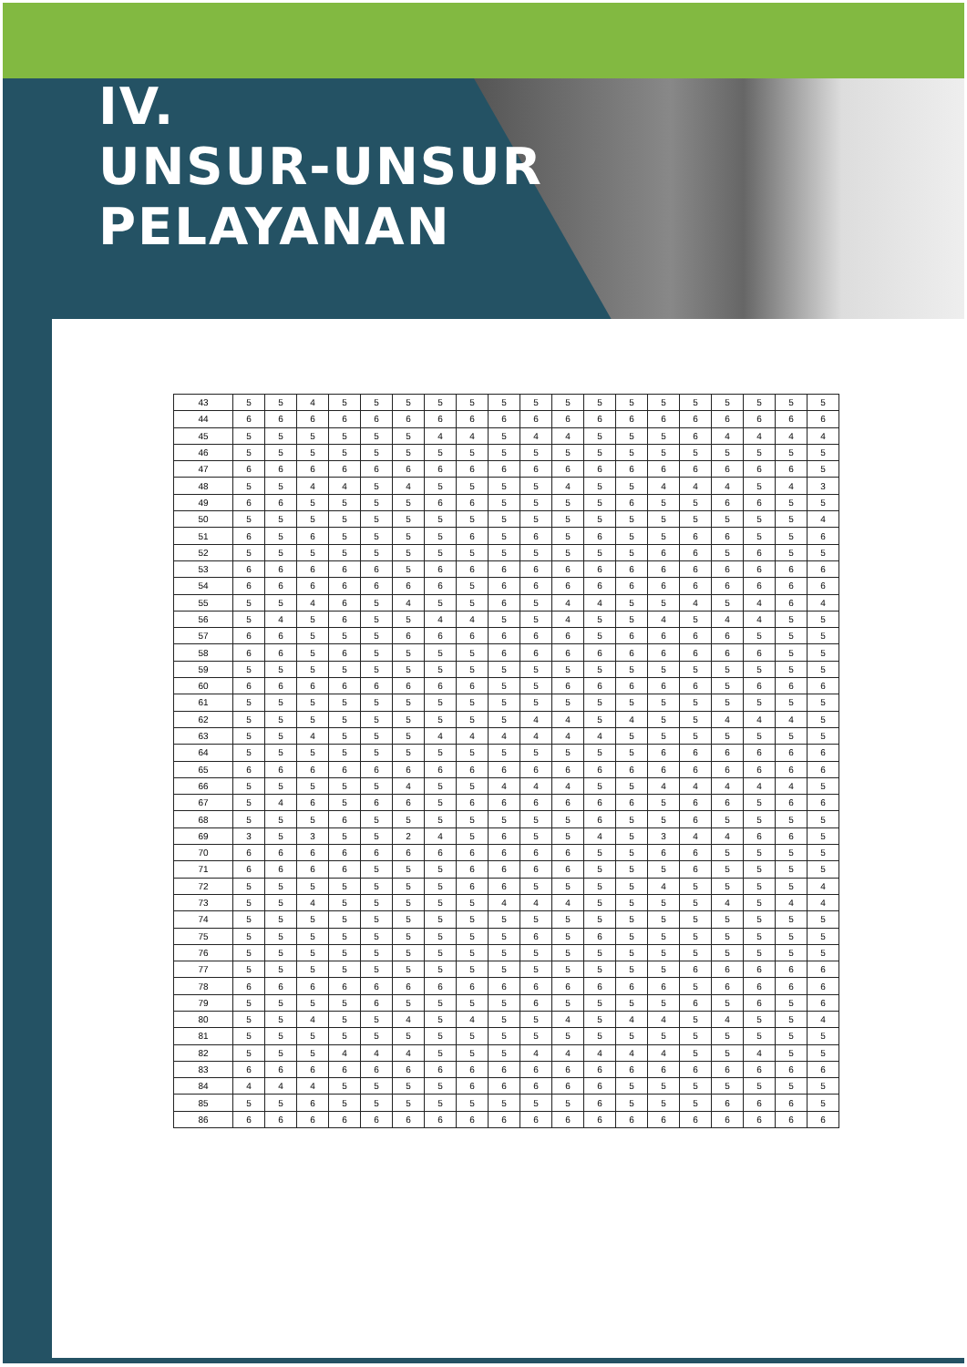IV.
UNSUR-UNSUR
PELAYANAN
| 43 | 5 | 5 | 4 | 5 | 5 | 5 | 5 | 5 | 5 | 5 | 5 | 5 | 5 | 5 | 5 | 5 | 5 | 5 | 5 |
| 44 | 6 | 6 | 6 | 6 | 6 | 6 | 6 | 6 | 6 | 6 | 6 | 6 | 6 | 6 | 6 | 6 | 6 | 6 | 6 |
| 45 | 5 | 5 | 5 | 5 | 5 | 5 | 4 | 4 | 5 | 4 | 4 | 5 | 5 | 5 | 6 | 4 | 4 | 4 | 4 |
| 46 | 5 | 5 | 5 | 5 | 5 | 5 | 5 | 5 | 5 | 5 | 5 | 5 | 5 | 5 | 5 | 5 | 5 | 5 | 5 |
| 47 | 6 | 6 | 6 | 6 | 6 | 6 | 6 | 6 | 6 | 6 | 6 | 6 | 6 | 6 | 6 | 6 | 6 | 6 | 5 |
| 48 | 5 | 5 | 4 | 4 | 5 | 4 | 5 | 5 | 5 | 5 | 4 | 5 | 5 | 4 | 4 | 4 | 5 | 4 | 3 |
| 49 | 6 | 6 | 5 | 5 | 5 | 5 | 6 | 6 | 5 | 5 | 5 | 5 | 6 | 5 | 5 | 6 | 6 | 5 | 5 |
| 50 | 5 | 5 | 5 | 5 | 5 | 5 | 5 | 5 | 5 | 5 | 5 | 5 | 5 | 5 | 5 | 5 | 5 | 5 | 4 |
| 51 | 6 | 5 | 6 | 5 | 5 | 5 | 5 | 6 | 5 | 6 | 5 | 6 | 5 | 5 | 6 | 6 | 5 | 5 | 6 |
| 52 | 5 | 5 | 5 | 5 | 5 | 5 | 5 | 5 | 5 | 5 | 5 | 5 | 5 | 6 | 6 | 5 | 6 | 5 | 5 |
| 53 | 6 | 6 | 6 | 6 | 6 | 5 | 6 | 6 | 6 | 6 | 6 | 6 | 6 | 6 | 6 | 6 | 6 | 6 | 6 |
| 54 | 6 | 6 | 6 | 6 | 6 | 6 | 6 | 5 | 6 | 6 | 6 | 6 | 6 | 6 | 6 | 6 | 6 | 6 | 6 |
| 55 | 5 | 5 | 4 | 6 | 5 | 4 | 5 | 5 | 6 | 5 | 4 | 4 | 5 | 5 | 4 | 5 | 4 | 6 | 4 |
| 56 | 5 | 4 | 5 | 6 | 5 | 5 | 4 | 4 | 5 | 5 | 4 | 5 | 5 | 4 | 5 | 4 | 4 | 5 | 5 |
| 57 | 6 | 6 | 5 | 5 | 5 | 6 | 6 | 6 | 6 | 6 | 6 | 5 | 6 | 6 | 6 | 6 | 5 | 5 | 5 |
| 58 | 6 | 6 | 5 | 6 | 5 | 5 | 5 | 5 | 6 | 6 | 6 | 6 | 6 | 6 | 6 | 6 | 6 | 5 | 5 |
| 59 | 5 | 5 | 5 | 5 | 5 | 5 | 5 | 5 | 5 | 5 | 5 | 5 | 5 | 5 | 5 | 5 | 5 | 5 | 5 |
| 60 | 6 | 6 | 6 | 6 | 6 | 6 | 6 | 6 | 5 | 5 | 6 | 6 | 6 | 6 | 6 | 5 | 6 | 6 | 6 |
| 61 | 5 | 5 | 5 | 5 | 5 | 5 | 5 | 5 | 5 | 5 | 5 | 5 | 5 | 5 | 5 | 5 | 5 | 5 | 5 |
| 62 | 5 | 5 | 5 | 5 | 5 | 5 | 5 | 5 | 5 | 4 | 4 | 5 | 4 | 5 | 5 | 4 | 4 | 4 | 5 |
| 63 | 5 | 5 | 4 | 5 | 5 | 5 | 4 | 4 | 4 | 4 | 4 | 4 | 5 | 5 | 5 | 5 | 5 | 5 | 5 |
| 64 | 5 | 5 | 5 | 5 | 5 | 5 | 5 | 5 | 5 | 5 | 5 | 5 | 5 | 6 | 6 | 6 | 6 | 6 | 6 |
| 65 | 6 | 6 | 6 | 6 | 6 | 6 | 6 | 6 | 6 | 6 | 6 | 6 | 6 | 6 | 6 | 6 | 6 | 6 | 6 |
| 66 | 5 | 5 | 5 | 5 | 5 | 4 | 5 | 5 | 4 | 4 | 4 | 5 | 5 | 4 | 4 | 4 | 4 | 4 | 5 |
| 67 | 5 | 4 | 6 | 5 | 6 | 6 | 5 | 6 | 6 | 6 | 6 | 6 | 6 | 5 | 6 | 6 | 5 | 6 | 6 |
| 68 | 5 | 5 | 5 | 6 | 5 | 5 | 5 | 5 | 5 | 5 | 5 | 6 | 5 | 5 | 6 | 5 | 5 | 5 | 5 |
| 69 | 3 | 5 | 3 | 5 | 5 | 2 | 4 | 5 | 6 | 5 | 5 | 4 | 5 | 3 | 4 | 4 | 6 | 6 | 5 |
| 70 | 6 | 6 | 6 | 6 | 6 | 6 | 6 | 6 | 6 | 6 | 6 | 5 | 5 | 6 | 6 | 5 | 5 | 5 | 5 |
| 71 | 6 | 6 | 6 | 6 | 5 | 5 | 5 | 6 | 6 | 6 | 6 | 5 | 5 | 5 | 6 | 5 | 5 | 5 | 5 |
| 72 | 5 | 5 | 5 | 5 | 5 | 5 | 5 | 6 | 6 | 5 | 5 | 5 | 5 | 4 | 5 | 5 | 5 | 5 | 4 |
| 73 | 5 | 5 | 4 | 5 | 5 | 5 | 5 | 5 | 4 | 4 | 4 | 5 | 5 | 5 | 5 | 4 | 5 | 4 | 4 |
| 74 | 5 | 5 | 5 | 5 | 5 | 5 | 5 | 5 | 5 | 5 | 5 | 5 | 5 | 5 | 5 | 5 | 5 | 5 | 5 |
| 75 | 5 | 5 | 5 | 5 | 5 | 5 | 5 | 5 | 5 | 6 | 5 | 6 | 5 | 5 | 5 | 5 | 5 | 5 | 5 |
| 76 | 5 | 5 | 5 | 5 | 5 | 5 | 5 | 5 | 5 | 5 | 5 | 5 | 5 | 5 | 5 | 5 | 5 | 5 | 5 |
| 77 | 5 | 5 | 5 | 5 | 5 | 5 | 5 | 5 | 5 | 5 | 5 | 5 | 5 | 5 | 6 | 6 | 6 | 6 | 6 |
| 78 | 6 | 6 | 6 | 6 | 6 | 6 | 6 | 6 | 6 | 6 | 6 | 6 | 6 | 6 | 5 | 6 | 6 | 6 | 6 |
| 79 | 5 | 5 | 5 | 5 | 6 | 5 | 5 | 5 | 5 | 6 | 5 | 5 | 5 | 5 | 6 | 5 | 6 | 5 | 6 |
| 80 | 5 | 5 | 4 | 5 | 5 | 4 | 5 | 4 | 5 | 5 | 4 | 5 | 4 | 4 | 5 | 4 | 5 | 5 | 4 |
| 81 | 5 | 5 | 5 | 5 | 5 | 5 | 5 | 5 | 5 | 5 | 5 | 5 | 5 | 5 | 5 | 5 | 5 | 5 | 5 |
| 82 | 5 | 5 | 5 | 4 | 4 | 4 | 5 | 5 | 5 | 4 | 4 | 4 | 4 | 4 | 5 | 5 | 4 | 5 | 5 |
| 83 | 6 | 6 | 6 | 6 | 6 | 6 | 6 | 6 | 6 | 6 | 6 | 6 | 6 | 6 | 6 | 6 | 6 | 6 | 6 |
| 84 | 4 | 4 | 4 | 5 | 5 | 5 | 5 | 6 | 6 | 6 | 6 | 6 | 5 | 5 | 5 | 5 | 5 | 5 | 5 |
| 85 | 5 | 5 | 6 | 5 | 5 | 5 | 5 | 5 | 5 | 5 | 5 | 6 | 5 | 5 | 5 | 6 | 6 | 6 | 5 |
| 86 | 6 | 6 | 6 | 6 | 6 | 6 | 6 | 6 | 6 | 6 | 6 | 6 | 6 | 6 | 6 | 6 | 6 | 6 | 6 |